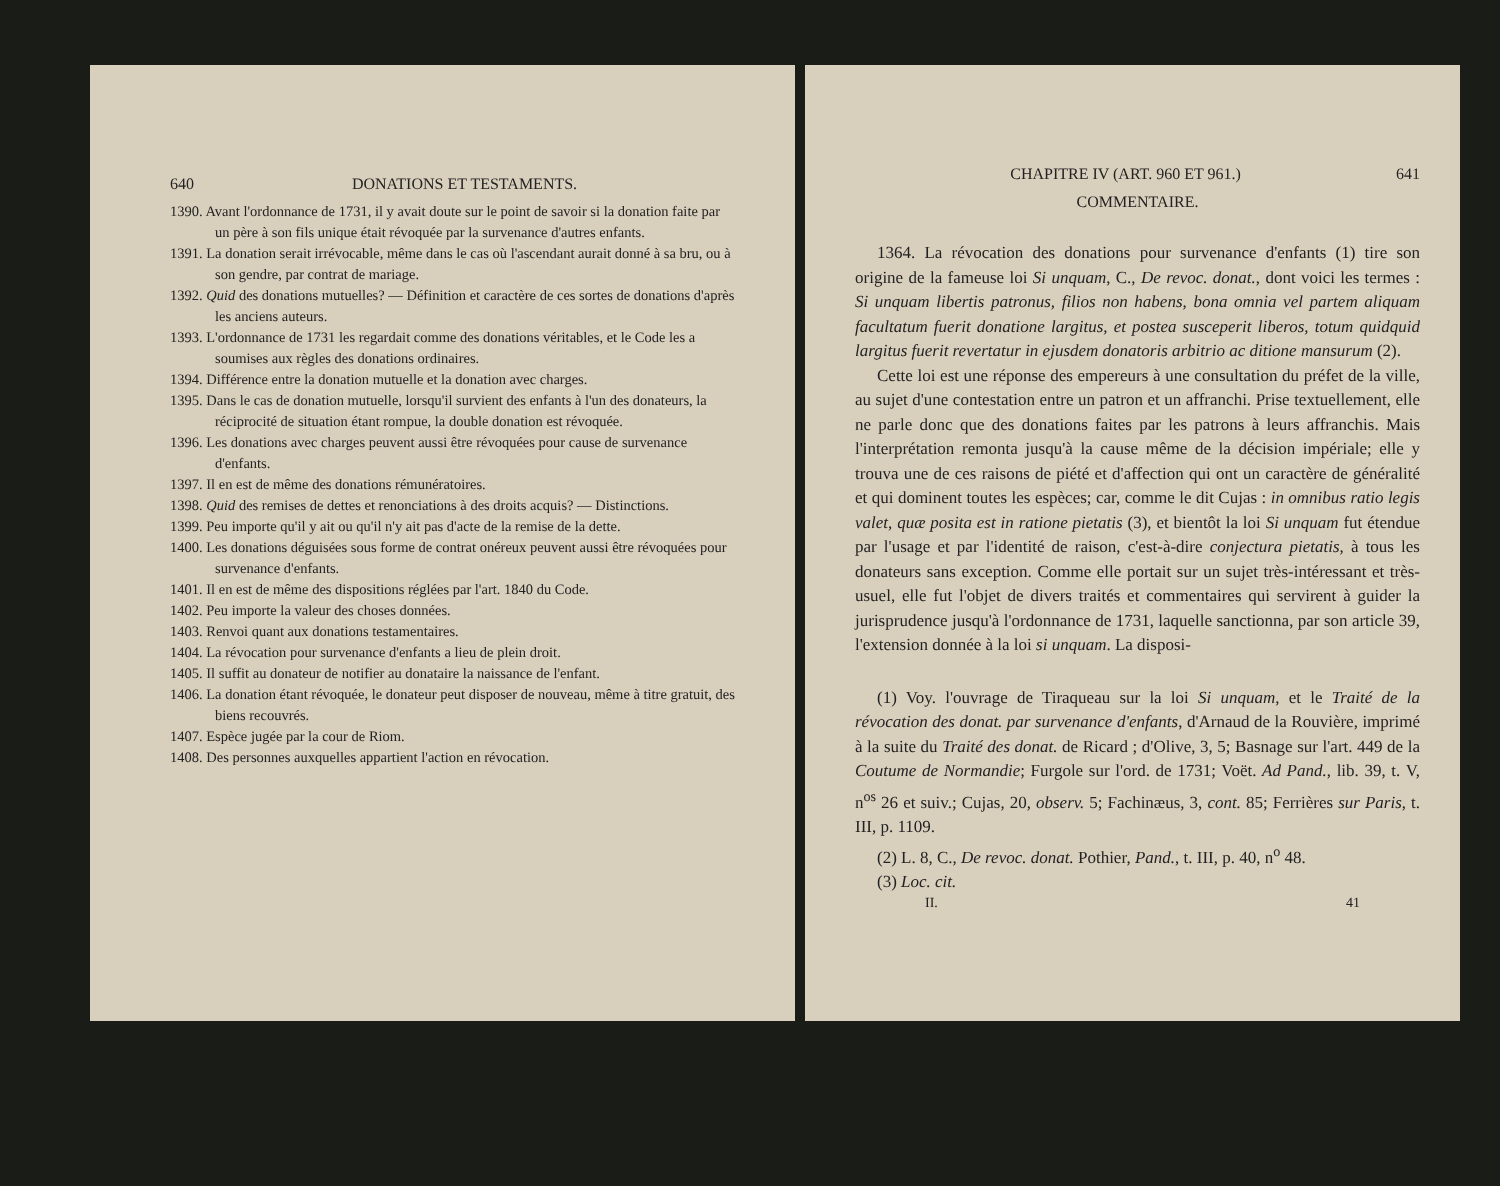640 DONATIONS ET TESTAMENTS.
1390. Avant l'ordonnance de 1731, il y avait doute sur le point de savoir si la donation faite par un père à son fils unique était révoquée par la survenance d'autres enfants.
1391. La donation serait irrévocable, même dans le cas où l'ascendant aurait donné à sa bru, ou à son gendre, par contrat de mariage.
1392. Quid des donations mutuelles? — Définition et caractère de ces sortes de donations d'après les anciens auteurs.
1393. L'ordonnance de 1731 les regardait comme des donations véritables, et le Code les a soumises aux règles des donations ordinaires.
1394. Différence entre la donation mutuelle et la donation avec charges.
1395. Dans le cas de donation mutuelle, lorsqu'il survient des enfants à l'un des donateurs, la réciprocité de situation étant rompue, la double donation est révoquée.
1396. Les donations avec charges peuvent aussi être révoquées pour cause de survenance d'enfants.
1397. Il en est de même des donations rémunératoires.
1398. Quid des remises de dettes et renonciations à des droits acquis? — Distinctions.
1399. Peu importe qu'il y ait ou qu'il n'y ait pas d'acte de la remise de la dette.
1400. Les donations déguisées sous forme de contrat onéreux peuvent aussi être révoquées pour survenance d'enfants.
1401. Il en est de même des dispositions réglées par l'art. 1840 du Code.
1402. Peu importe la valeur des choses données.
1403. Renvoi quant aux donations testamentaires.
1404. La révocation pour survenance d'enfants a lieu de plein droit.
1405. Il suffit au donateur de notifier au donataire la naissance de l'enfant.
1406. La donation étant révoquée, le donateur peut disposer de nouveau, même à titre gratuit, des biens recouvrés.
1407. Espèce jugée par la cour de Riom.
1408. Des personnes auxquelles appartient l'action en révocation.
CHAPITRE IV (ART. 960 ET 961.) 641
COMMENTAIRE.
1364. La révocation des donations pour survenance d'enfants (1) tire son origine de la fameuse loi Si unquam, C., De revoc. donat., dont voici les termes : Si unquam libertis patronus, filios non habens, bona omnia vel partem aliquam facultatum fuerit donatione largitus, et postea susceperit liberos, totum quidquid largitus fuerit revertatur in ejusdem donatoris arbitrio ac ditione mansurum (2).
Cette loi est une réponse des empereurs à une consultation du préfet de la ville, au sujet d'une contestation entre un patron et un affranchi. Prise textuellement, elle ne parle donc que des donations faites par les patrons à leurs affranchis. Mais l'interprétation remonta jusqu'à la cause même de la décision impériale; elle y trouva une de ces raisons de piété et d'affection qui ont un caractère de généralité et qui dominent toutes les espèces; car, comme le dit Cujas : in omnibus ratio legis valet, quæ posita est in ratione pietatis (3), et bientôt la loi Si unquam fut étendue par l'usage et par l'identité de raison, c'est-à-dire conjectura pietatis, à tous les donateurs sans exception. Comme elle portait sur un sujet très-intéressant et très-usuel, elle fut l'objet de divers traités et commentaires qui servirent à guider la jurisprudence jusqu'à l'ordonnance de 1731, laquelle sanctionna, par son article 39, l'extension donnée à la loi si unquam. La disposi-
(1) Voy. l'ouvrage de Tiraqueau sur la loi Si unquam, et le Traité de la révocation des donat. par survenance d'enfants, d'Arnaud de la Rouvière, imprimé à la suite du Traité des donat. de Ricard ; d'Olive, 3, 5; Basnage sur l'art. 449 de la Coutume de Normandie; Furgole sur l'ord. de 1731; Voët. Ad Pand., lib. 39, t. V, n<sup>os</sup> 26 et suiv.; Cujas, 20, observ. 5; Fachinæus, 3, cont. 85; Ferrières sur Paris, t. III, p. 1109.
(2) L. 8, C., De revoc. donat. Pothier, Pand., t. III, p. 40, n<sup>o</sup> 48.
(3) Loc. cit.
II. 41